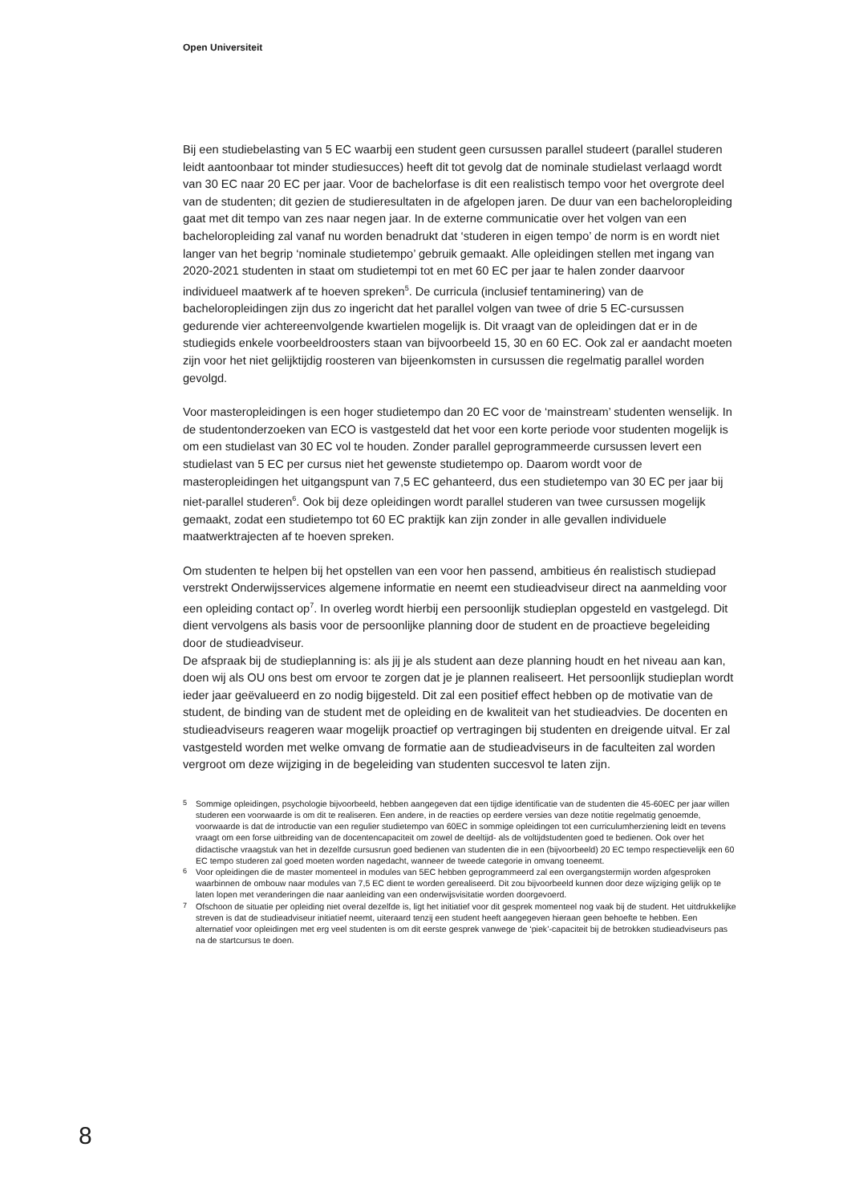Open Universiteit
Bij een studiebelasting van 5 EC waarbij een student geen cursussen parallel studeert (parallel studeren leidt aantoonbaar tot minder studiesucces) heeft dit tot gevolg dat de nominale studielast verlaagd wordt van 30 EC naar 20 EC per jaar. Voor de bachelorfase is dit een realistisch tempo voor het overgrote deel van de studenten; dit gezien de studieresultaten in de afgelopen jaren. De duur van een bacheloropleiding gaat met dit tempo van zes naar negen jaar. In de externe communicatie over het volgen van een bacheloropleiding zal vanaf nu worden benadrukt dat ‘studeren in eigen tempo’ de norm is en wordt niet langer van het begrip ‘nominale studietempo’ gebruik gemaakt. Alle opleidingen stellen met ingang van 2020-2021 studenten in staat om studietempi tot en met 60 EC per jaar te halen zonder daarvoor individueel maatwerk af te hoeven spreken<sup>5</sup>. De curricula (inclusief tentaminering) van de bacheloropleidingen zijn dus zo ingericht dat het parallel volgen van twee of drie 5 EC-cursussen gedurende vier achtereenvolgende kwartielen mogelijk is. Dit vraagt van de opleidingen dat er in de studiegids enkele voorbeeldroosters staan van bijvoorbeeld 15, 30 en 60 EC. Ook zal er aandacht moeten zijn voor het niet gelijktijdig roosteren van bijeenkomsten in cursussen die regelmatig parallel worden gevolgd.
Voor masteropleidingen is een hoger studietempo dan 20 EC voor de ‘mainstream’ studenten wenselijk. In de studentonderzoeken van ECO is vastgesteld dat het voor een korte periode voor studenten mogelijk is om een studielast van 30 EC vol te houden. Zonder parallel geprogrammeerde cursussen levert een studielast van 5 EC per cursus niet het gewenste studietempo op. Daarom wordt voor de masteropleidingen het uitgangspunt van 7,5 EC gehanteerd, dus een studietempo van 30 EC per jaar bij niet-parallel studeren<sup>6</sup>. Ook bij deze opleidingen wordt parallel studeren van twee cursussen mogelijk gemaakt, zodat een studietempo tot 60 EC praktijk kan zijn zonder in alle gevallen individuele maatwerktrajecten af te hoeven spreken.
Om studenten te helpen bij het opstellen van een voor hen passend, ambitieus én realistisch studiepad verstrekt Onderwijsservices algemene informatie en neemt een studieadviseur direct na aanmelding voor een opleiding contact op<sup>7</sup>. In overleg wordt hierbij een persoonlijk studieplan opgesteld en vastgelegd. Dit dient vervolgens als basis voor de persoonlijke planning door de student en de proactieve begeleiding door de studieadviseur.
De afspraak bij de studieplanning is: als jij je als student aan deze planning houdt en het niveau aan kan, doen wij als OU ons best om ervoor te zorgen dat je je plannen realiseert. Het persoonlijk studieplan wordt ieder jaar geëvalueerd en zo nodig bijgesteld. Dit zal een positief effect hebben op de motivatie van de student, de binding van de student met de opleiding en de kwaliteit van het studieadvies. De docenten en studieadviseurs reageren waar mogelijk proactief op vertragingen bij studenten en dreigende uitval. Er zal vastgesteld worden met welke omvang de formatie aan de studieadviseurs in de faculteiten zal worden vergroot om deze wijziging in de begeleiding van studenten succesvol te laten zijn.
5 Sommige opleidingen, psychologie bijvoorbeeld, hebben aangegeven dat een tijdige identificatie van de studenten die 45-60EC per jaar willen studeren een voorwaarde is om dit te realiseren. Een andere, in de reacties op eerdere versies van deze notitie regelmatig genoemde, voorwaarde is dat de introductie van een regulier studietempo van 60EC in sommige opleidingen tot een curriculumherziening leidt en tevens vraagt om een forse uitbreiding van de docentencapaciteit om zowel de deeltijd- als de voltijdstudenten goed te bedienen. Ook over het didactische vraagstuk van het in dezelfde cursusrun goed bedienen van studenten die in een (bijvoorbeeld) 20 EC tempo respectievelijk een 60 EC tempo studeren zal goed moeten worden nagedacht, wanneer de tweede categorie in omvang toeneemt.
6 Voor opleidingen die de master momenteel in modules van 5EC hebben geprogrammeerd zal een overgangstermijn worden afgesproken waarbinnen de ombouw naar modules van 7,5 EC dient te worden gerealiseerd. Dit zou bijvoorbeeld kunnen door deze wijziging gelijk op te laten lopen met veranderingen die naar aanleiding van een onderwijsvisitatie worden doorgevoerd.
7 Ofschoon de situatie per opleiding niet overal dezelfde is, ligt het initiatief voor dit gesprek momenteel nog vaak bij de student. Het uitdrukkelijke streven is dat de studieadviseur initiatief neemt, uiteraard tenzij een student heeft aangegeven hieraan geen behoefte te hebben. Een alternatief voor opleidingen met erg veel studenten is om dit eerste gesprek vanwege de ‘piek’-capaciteit bij de betrokken studieadviseurs pas na de startcursus te doen.
8